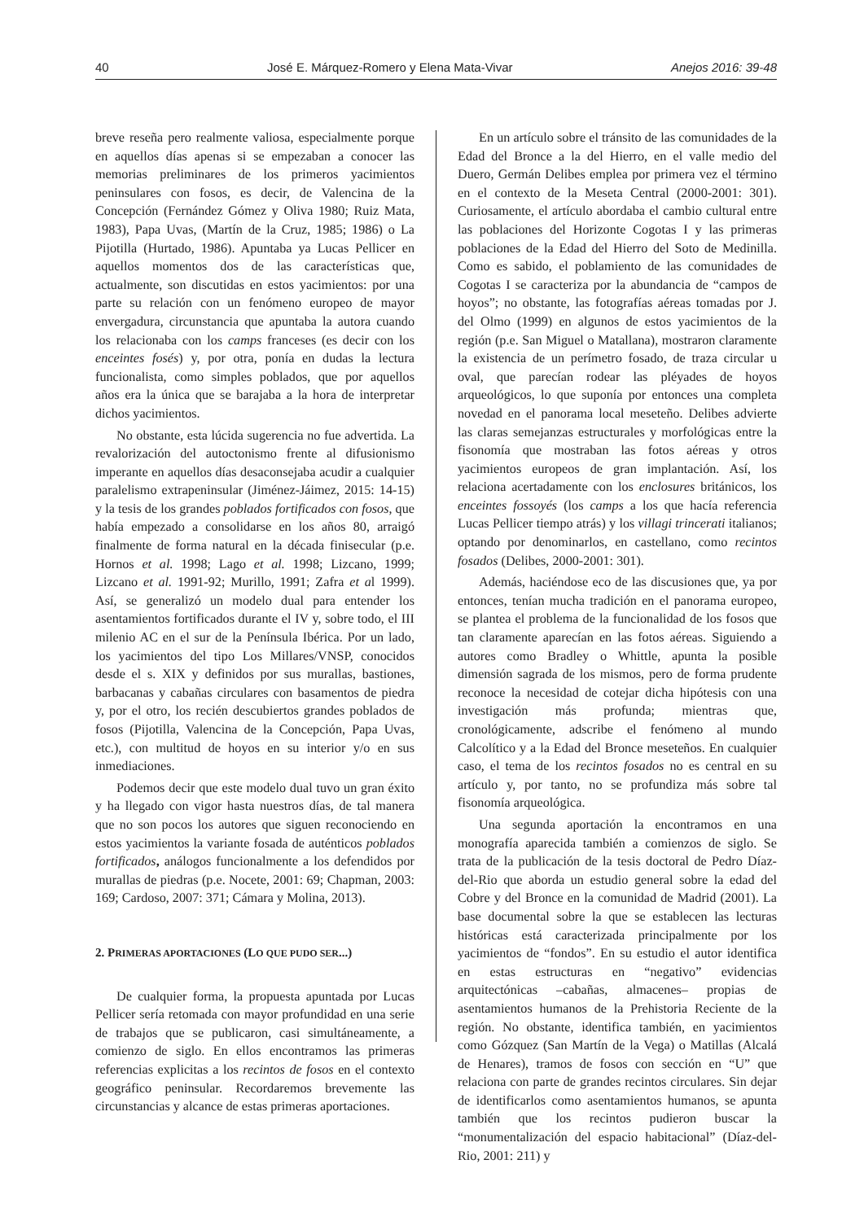40 José E. Márquez-Romero y Elena Mata-Vivar Anejos 2016: 39-48
breve reseña pero realmente valiosa, especialmente porque en aquellos días apenas si se empezaban a conocer las memorias preliminares de los primeros yacimientos peninsulares con fosos, es decir, de Valencina de la Concepción (Fernández Gómez y Oliva 1980; Ruiz Mata, 1983), Papa Uvas, (Martín de la Cruz, 1985; 1986) o La Pijotilla (Hurtado, 1986). Apuntaba ya Lucas Pellicer en aquellos momentos dos de las características que, actualmente, son discutidas en estos yacimientos: por una parte su relación con un fenómeno europeo de mayor envergadura, circunstancia que apuntaba la autora cuando los relacionaba con los camps franceses (es decir con los enceintes fosés) y, por otra, ponía en dudas la lectura funcionalista, como simples poblados, que por aquellos años era la única que se barajaba a la hora de interpretar dichos yacimientos.
No obstante, esta lúcida sugerencia no fue advertida. La revalorización del autoctonismo frente al difusionismo imperante en aquellos días desaconsejaba acudir a cualquier paralelismo extrapeninsular (Jiménez-Jáimez, 2015: 14-15) y la tesis de los grandes poblados fortificados con fosos, que había empezado a consolidarse en los años 80, arraigó finalmente de forma natural en la década finisecular (p.e. Hornos et al. 1998; Lago et al. 1998; Lizcano, 1999; Lizcano et al. 1991-92; Murillo, 1991; Zafra et al 1999). Así, se generalizó un modelo dual para entender los asentamientos fortificados durante el IV y, sobre todo, el III milenio AC en el sur de la Península Ibérica. Por un lado, los yacimientos del tipo Los Millares/VNSP, conocidos desde el s. XIX y definidos por sus murallas, bastiones, barbacanas y cabañas circulares con basamentos de piedra y, por el otro, los recién descubiertos grandes poblados de fosos (Pijotilla, Valencina de la Concepción, Papa Uvas, etc.), con multitud de hoyos en su interior y/o en sus inmediaciones.
Podemos decir que este modelo dual tuvo un gran éxito y ha llegado con vigor hasta nuestros días, de tal manera que no son pocos los autores que siguen reconociendo en estos yacimientos la variante fosada de auténticos poblados fortificados, análogos funcionalmente a los defendidos por murallas de piedras (p.e. Nocete, 2001: 69; Chapman, 2003: 169; Cardoso, 2007: 371; Cámara y Molina, 2013).
2. PRIMERAS APORTACIONES (LO QUE PUDO SER...)
De cualquier forma, la propuesta apuntada por Lucas Pellicer sería retomada con mayor profundidad en una serie de trabajos que se publicaron, casi simultáneamente, a comienzo de siglo. En ellos encontramos las primeras referencias explicitas a los recintos de fosos en el contexto geográfico peninsular. Recordaremos brevemente las circunstancias y alcance de estas primeras aportaciones.
En un artículo sobre el tránsito de las comunidades de la Edad del Bronce a la del Hierro, en el valle medio del Duero, Germán Delibes emplea por primera vez el término en el contexto de la Meseta Central (2000-2001: 301). Curiosamente, el artículo abordaba el cambio cultural entre las poblaciones del Horizonte Cogotas I y las primeras poblaciones de la Edad del Hierro del Soto de Medinilla. Como es sabido, el poblamiento de las comunidades de Cogotas I se caracteriza por la abundancia de “campos de hoyos”; no obstante, las fotografías aéreas tomadas por J. del Olmo (1999) en algunos de estos yacimientos de la región (p.e. San Miguel o Matallana), mostraron claramente la existencia de un perímetro fosado, de traza circular u oval, que parecían rodear las pléyades de hoyos arqueológicos, lo que suponía por entonces una completa novedad en el panorama local meseteño. Delibes advierte las claras semejanzas estructurales y morfológicas entre la fisonomía que mostraban las fotos aéreas y otros yacimientos europeos de gran implantación. Así, los relaciona acertadamente con los enclosures británicos, los enceintes fossoyés (los camps a los que hacía referencia Lucas Pellicer tiempo atrás) y los villagi trincerati italianos; optando por denominarlos, en castellano, como recintos fosados (Delibes, 2000-2001: 301).
Además, haciéndose eco de las discusiones que, ya por entonces, tenían mucha tradición en el panorama europeo, se plantea el problema de la funcionalidad de los fosos que tan claramente aparecían en las fotos aéreas. Siguiendo a autores como Bradley o Whittle, apunta la posible dimensión sagrada de los mismos, pero de forma prudente reconoce la necesidad de cotejar dicha hipótesis con una investigación más profunda; mientras que, cronológicamente, adscribe el fenómeno al mundo Calcolítico y a la Edad del Bronce meseteños. En cualquier caso, el tema de los recintos fosados no es central en su artículo y, por tanto, no se profundiza más sobre tal fisonomía arqueológica.
Una segunda aportación la encontramos en una monografía aparecida también a comienzos de siglo. Se trata de la publicación de la tesis doctoral de Pedro Díaz-del-Rio que aborda un estudio general sobre la edad del Cobre y del Bronce en la comunidad de Madrid (2001). La base documental sobre la que se establecen las lecturas históricas está caracterizada principalmente por los yacimientos de “fondos”. En su estudio el autor identifica en estas estructuras en “negativo” evidencias arquitectónicas –cabañas, almacenes– propias de asentamientos humanos de la Prehistoria Reciente de la región. No obstante, identifica también, en yacimientos como Gózquez (San Martín de la Vega) o Matillas (Alcalá de Henares), tramos de fosos con sección en “U” que relaciona con parte de grandes recintos circulares. Sin dejar de identificarlos como asentamientos humanos, se apunta también que los recintos pudieron buscar la “monumentalización del espacio habitacional” (Díaz-del-Rio, 2001: 211) y